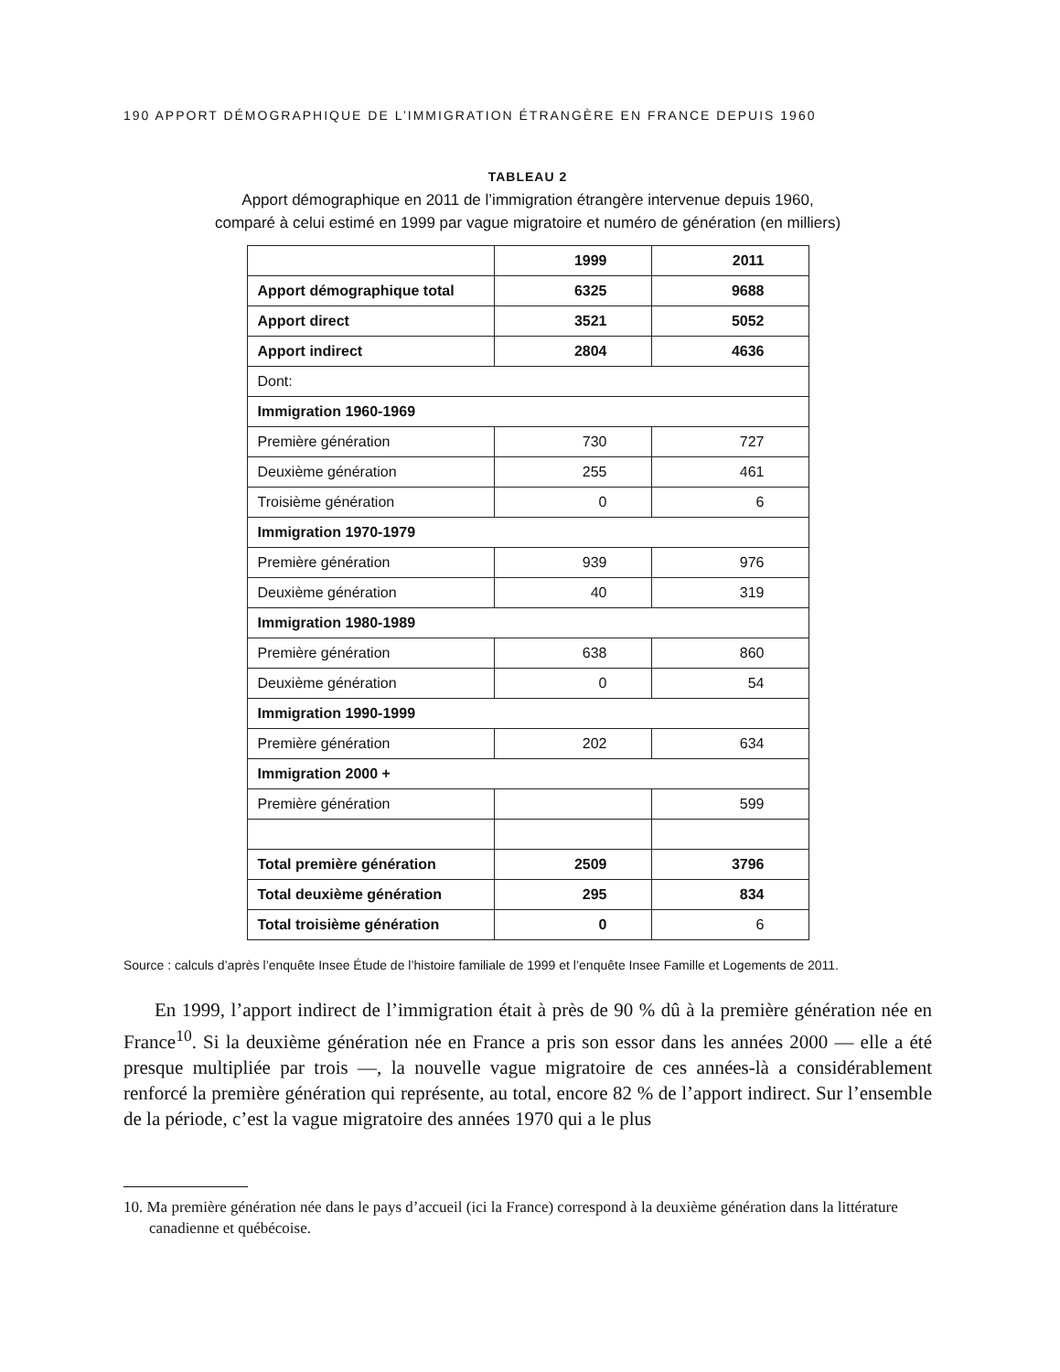190 APPORT DÉMOGRAPHIQUE DE L’IMMIGRATION ÉTRANGÈRE EN FRANCE DEPUIS 1960
TABLEAU 2
Apport démographique en 2011 de l’immigration étrangère intervenue depuis 1960,
comparé à celui estimé en 1999 par vague migratoire et numéro de génération (en milliers)
| | 1999 | 2011 |
| Apport démographique total | 6325 | 9688 |
| Apport direct | 3521 | 5052 |
| Apport indirect | 2804 | 4636 |
| Dont: | | |
| Immigration 1960-1969 | | |
| Première génération | 730 | 727 |
| Deuxième génération | 255 | 461 |
| Troisième génération | 0 | 6 |
| Immigration 1970-1979 | | |
| Première génération | 939 | 976 |
| Deuxième génération | 40 | 319 |
| Immigration 1980-1989 | | |
| Première génération | 638 | 860 |
| Deuxième génération | 0 | 54 |
| Immigration 1990-1999 | | |
| Première génération | 202 | 634 |
| Immigration 2000 + | | |
| Première génération | | 599 |
| Total première génération | 2509 | 3796 |
| Total deuxième génération | 295 | 834 |
| Total troisième génération | 0 | 6 |
Source : calculs d’après l’enquête Insee Étude de l’histoire familiale de 1999 et l’enquête Insee Famille et Logements de 2011.
En 1999, l’apport indirect de l’immigration était à près de 90 % dû à la première génération née en France<sup>10</sup>. Si la deuxième génération née en France a pris son essor dans les années 2000 — elle a été presque multipliée par trois —, la nouvelle vague migratoire de ces années-là a considérablement renforcé la première génération qui représente, au total, encore 82 % de l’apport indirect. Sur l’ensemble de la période, c’est la vague migratoire des années 1970 qui a le plus
10. Ma première génération née dans le pays d’accueil (ici la France) correspond à la deuxième génération dans la littérature canadienne et québécoise.